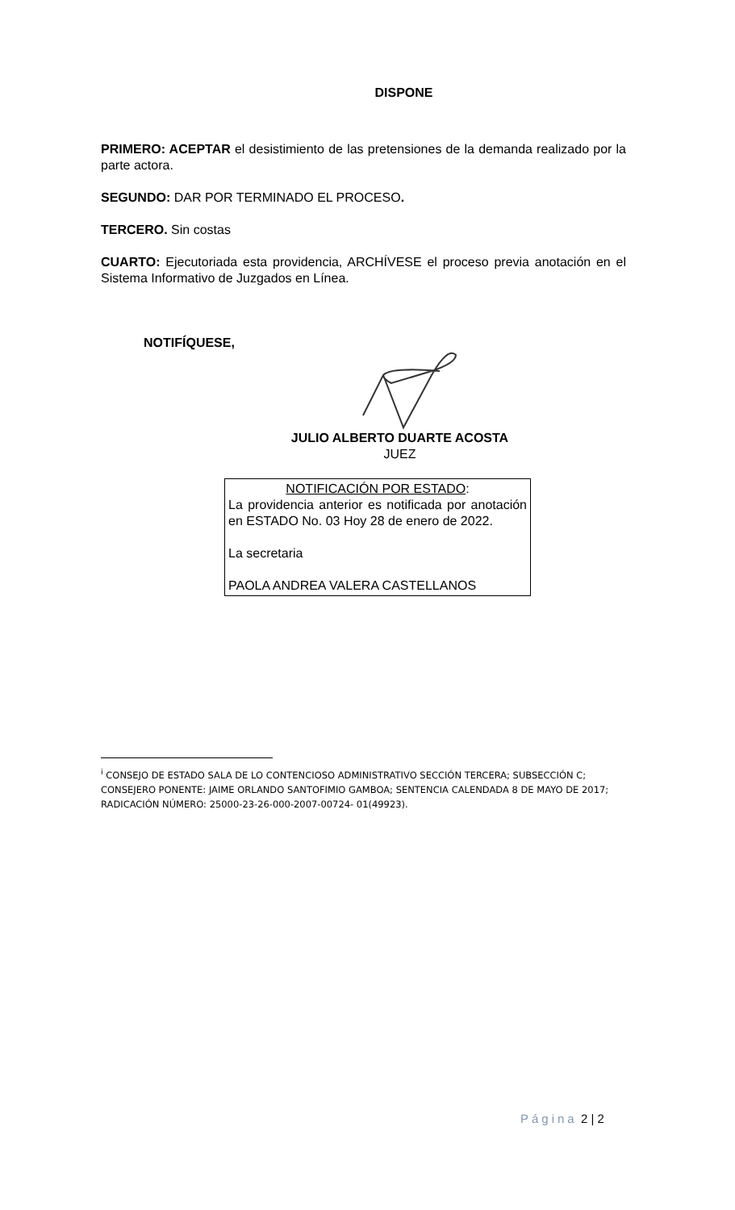DISPONE
PRIMERO: ACEPTAR el desistimiento de las pretensiones de la demanda realizado por la parte actora.
SEGUNDO: DAR POR TERMINADO EL PROCESO.
TERCERO. Sin costas
CUARTO: Ejecutoriada esta providencia, ARCHÍVESE el proceso previa anotación en el Sistema Informativo de Juzgados en Línea.
NOTIFÍQUESE,
JULIO ALBERTO DUARTE ACOSTA
JUEZ
NOTIFICACIÓN POR ESTADO:
La providencia anterior es notificada por anotación en ESTADO No. 03 Hoy 28 de enero de 2022.
La secretaria
PAOLA ANDREA VALERA CASTELLANOS
<sup>i</sup> CONSEJO DE ESTADO SALA DE LO CONTENCIOSO ADMINISTRATIVO SECCIÓN TERCERA; SUBSECCIÓN C; CONSEJERO PONENTE: JAIME ORLANDO SANTOFIMIO GAMBOA; SENTENCIA CALENDADA 8 DE MAYO DE 2017; RADICACIÓN NÚMERO: 25000-23-26-000-2007-00724- 01(49923).
Página 2 | 2